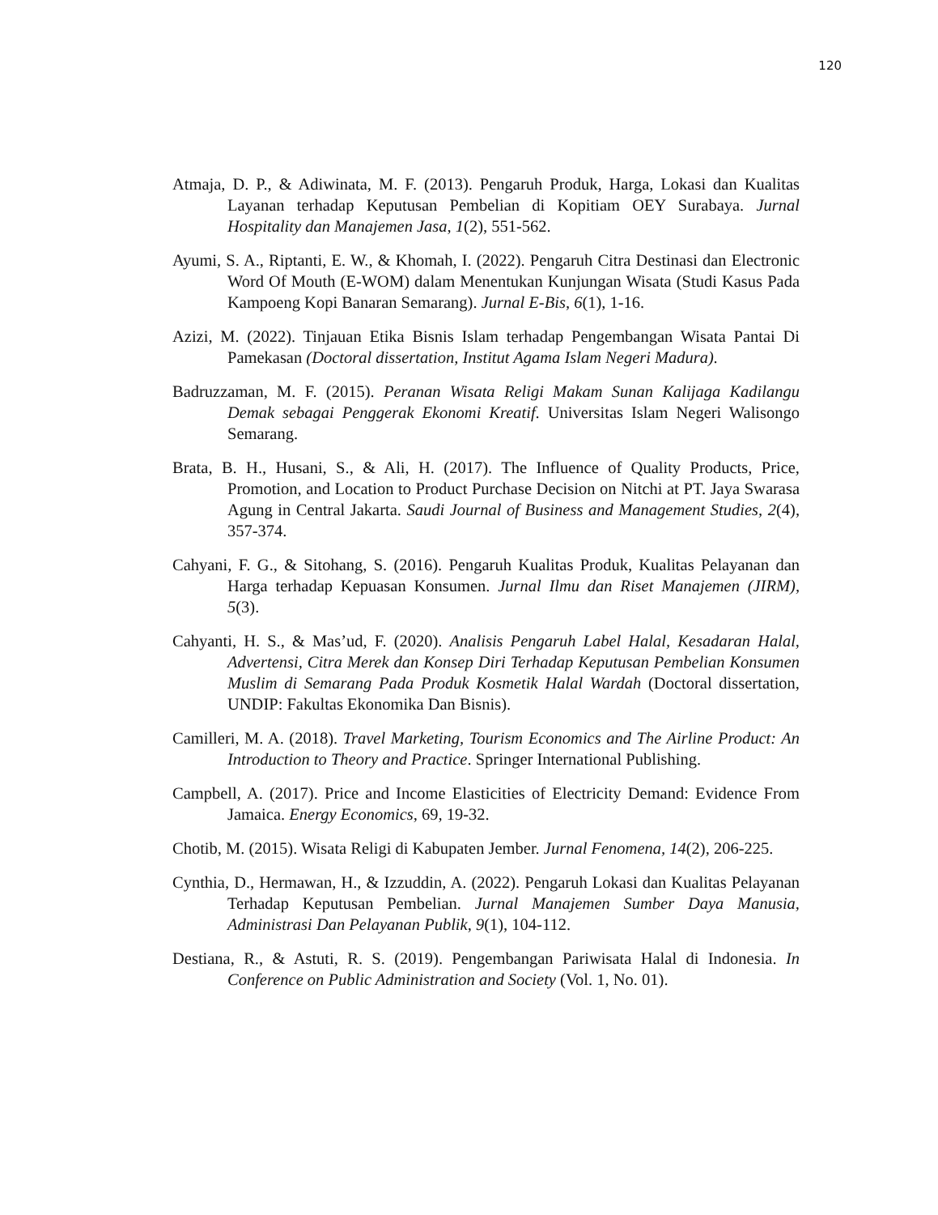120
Atmaja, D. P., & Adiwinata, M. F. (2013). Pengaruh Produk, Harga, Lokasi dan Kualitas Layanan terhadap Keputusan Pembelian di Kopitiam OEY Surabaya. Jurnal Hospitality dan Manajemen Jasa, 1(2), 551-562.
Ayumi, S. A., Riptanti, E. W., & Khomah, I. (2022). Pengaruh Citra Destinasi dan Electronic Word Of Mouth (E-WOM) dalam Menentukan Kunjungan Wisata (Studi Kasus Pada Kampoeng Kopi Banaran Semarang). Jurnal E-Bis, 6(1), 1-16.
Azizi, M. (2022). Tinjauan Etika Bisnis Islam terhadap Pengembangan Wisata Pantai Di Pamekasan (Doctoral dissertation, Institut Agama Islam Negeri Madura).
Badruzzaman, M. F. (2015). Peranan Wisata Religi Makam Sunan Kalijaga Kadilangu Demak sebagai Penggerak Ekonomi Kreatif. Universitas Islam Negeri Walisongo Semarang.
Brata, B. H., Husani, S., & Ali, H. (2017). The Influence of Quality Products, Price, Promotion, and Location to Product Purchase Decision on Nitchi at PT. Jaya Swarasa Agung in Central Jakarta. Saudi Journal of Business and Management Studies, 2(4), 357-374.
Cahyani, F. G., & Sitohang, S. (2016). Pengaruh Kualitas Produk, Kualitas Pelayanan dan Harga terhadap Kepuasan Konsumen. Jurnal Ilmu dan Riset Manajemen (JIRM), 5(3).
Cahyanti, H. S., & Mas’ud, F. (2020). Analisis Pengaruh Label Halal, Kesadaran Halal, Advertensi, Citra Merek dan Konsep Diri Terhadap Keputusan Pembelian Konsumen Muslim di Semarang Pada Produk Kosmetik Halal Wardah (Doctoral dissertation, UNDIP: Fakultas Ekonomika Dan Bisnis).
Camilleri, M. A. (2018). Travel Marketing, Tourism Economics and The Airline Product: An Introduction to Theory and Practice. Springer International Publishing.
Campbell, A. (2017). Price and Income Elasticities of Electricity Demand: Evidence From Jamaica. Energy Economics, 69, 19-32.
Chotib, M. (2015). Wisata Religi di Kabupaten Jember. Jurnal Fenomena, 14(2), 206-225.
Cynthia, D., Hermawan, H., & Izzuddin, A. (2022). Pengaruh Lokasi dan Kualitas Pelayanan Terhadap Keputusan Pembelian. Jurnal Manajemen Sumber Daya Manusia, Administrasi Dan Pelayanan Publik, 9(1), 104-112.
Destiana, R., & Astuti, R. S. (2019). Pengembangan Pariwisata Halal di Indonesia. In Conference on Public Administration and Society (Vol. 1, No. 01).